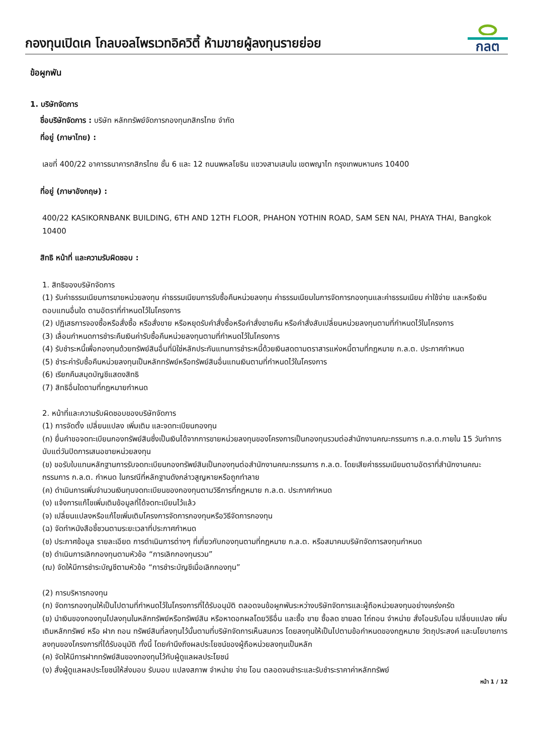กองทุนเปิดเค โกลบอลไพรเวทอิควิตี้ ห้ามขายผู้ลงทุนรายย่อย
กลต
ข้อผูกพัน
1. บริษัทจัดการ
ชื่อบริษัทจัดการ : บริษัท หลักทรัพย์จัดการกองทุนกสิกรไทย จำกัด
ที่อยู่ (ภาษาไทย) :
เลขที่ 400/22 อาคารธนาคารกสิกรไทย ชั้น 6 และ 12 ถนนพหลโยธิน แขวงสามเสนใน เขตพญาไท กรุงเทพมหานคร 10400
ที่อยู่ (ภาษาอังกฤษ) :
400/22 KASIKORNBANK BUILDING, 6TH AND 12TH FLOOR, PHAHON YOTHIN ROAD, SAM SEN NAI, PHAYA THAI, Bangkok 10400
สิทธิ หน้าที่ และความรับผิดชอบ :
1. สิทธิของบริษัทจัดการ
(1) รับค่าธรรมเนียมการขายหน่วยลงทุน ค่าธรรมเนียมการรับซื้อคืนหน่วยลงทุน ค่าธรรมเนียมในการจัดการกองทุนและค่าธรรมเนียม ค่าใช้จ่าย และหรือเงินตอบแทนอื่นใด ตามอัตราที่กำหนดไว้ในโครงการ
(2) ปฏิเสธการจองซื้อหรือสั่งซื้อ หรือสั่งขาย หรือหยุดรับคำสั่งซื้อหรือคำสั่งขายคืน หรือคำสั่งสับเปลี่ยนหน่วยลงทุนตามที่กำหนดไว้ในโครงการ
(3) เลื่อนกำหนดการชำระคืนเงินค่ารับซื้อคืนหน่วยลงทุนตามที่กำหนดไว้ในโครงการ
(4) รับชำระหนี้เพื่อกองทุนด้วยทรัพย์สินอื่นที่มิใช่หลักประกันแทนการชำระหนี้ด้วยเงินสดตามตราสารแห่งหนี้ตามที่กฎหมาย ก.ล.ต. ประกาศกำหนด
(5) ชำระค่ารับซื้อคืนหน่วยลงทุนเป็นหลักทรัพย์หรือทรัพย์สินอื่นแทนเงินตามที่กำหนดไว้ในโครงการ
(6) เรียกคืนสมุดบัญชีแสดงสิทธิ
(7) สิทธิอื่นใดตามที่กฎหมายกำหนด
2. หน้าที่และความรับผิดชอบของบริษัทจัดการ
(1) การจัดตั้ง เปลี่ยนแปลง เพิ่มเติม และจดทะเบียนกองทุน
(ก) ยื่นคำขอจดทะเบียนกองทรัพย์สินซึ่งเป็นเงินได้จากการขายหน่วยลงทุนของโครงการเป็นกองทุนรวมต่อสำนักงานคณะกรรมการ ก.ล.ต.ภายใน 15 วันทำการนับแต่วันปิดการเสนอขายหน่วยลงทุน
(ข) ขอรับใบแทนหลักฐานการรับจดทะเบียนกองทรัพย์สินเป็นกองทุนต่อสำนักงานคณะกรรมการ ก.ล.ต. โดยเสียค่าธรรมเนียมตามอัตราที่สำนักงานคณะกรรมการ ก.ล.ต. กำหนด ในกรณีที่หลักฐานดังกล่าวสูญหายหรือถูกทำลาย
(ค) ดำเนินการเพิ่มจำนวนเงินทุนจดทะเบียนของกองทุนตามวิธีการที่กฎหมาย ก.ล.ต. ประกาศกำหนด
(ง) แจ้งการแก้ไขเพิ่มเติมข้อมูลที่ได้จดทะเบียนไว้แล้ว
(จ) เปลี่ยนแปลงหรือแก้ไขเพิ่มเติมโครงการจัดการกองทุนหรือวิธีจัดการกองทุน
(ฉ) จัดทำหนังสือชี้ชวนตามระยะเวลาที่ประกาศกำหนด
(ช) ประกาศข้อมูล รายละเอียด การดำเนินการต่างๆ ที่เกี่ยวกับกองทุนตามที่กฎหมาย ก.ล.ต. หรือสมาคมบริษัทจัดการลงทุนกำหนด
(ซ) ดำเนินการเลิกกองทุนตามหัวข้อ “การเลิกกองทุนรวม”
(ฌ) จัดให้มีการชำระบัญชีตามหัวข้อ “การชำระบัญชีเมื่อเลิกกองทุน”
(2) การบริหารกองทุน
(ก) จัดการกองทุนให้เป็นไปตามที่กำหนดไว้ในโครงการที่ได้รับอนุมัติ ตลอดจนข้อผูกพันระหว่างบริษัทจัดการและผู้ถือหน่วยลงทุนอย่างเคร่งครัด
(ข) นำเงินของกองทุนไปลงทุนในหลักทรัพย์หรือทรัพย์สิน หรือหาดอกผลโดยวิธีอื่น และซื้อ ขาย ซื้อลด ขายลด ไถ่ถอน จำหน่าย สั่งโอนรับโอน เปลี่ยนแปลง เพิ่มเติมหลักทรัพย์ หรือ ฝาก ถอน ทรัพย์สินที่ลงทุนไว้นั้นตามที่บริษัทจัดการเห็นสมควร โดยลงทุนให้เป็นไปตามข้อกำหนดของกฎหมาย วัตถุประสงค์ และนโยบายการลงทุนของโครงการที่ได้รับอนุมัติ ทั้งนี้ โดยคำนึงถึงผลประโยชน์ของผู้ถือหน่วยลงทุนเป็นหลัก
(ค) จัดให้มีการฝากทรัพย์สินของกองทุนไว้กับผู้ดูแลผลประโยชน์
(ง) สั่งผู้ดูแลผลประโยชน์ให้ส่งมอบ รับมอบ แปลงสภาพ จำหน่าย จ่าย โอน ตลอดจนชำระและรับชำระราคาค่าหลักทรัพย์
หน้า 1 / 12